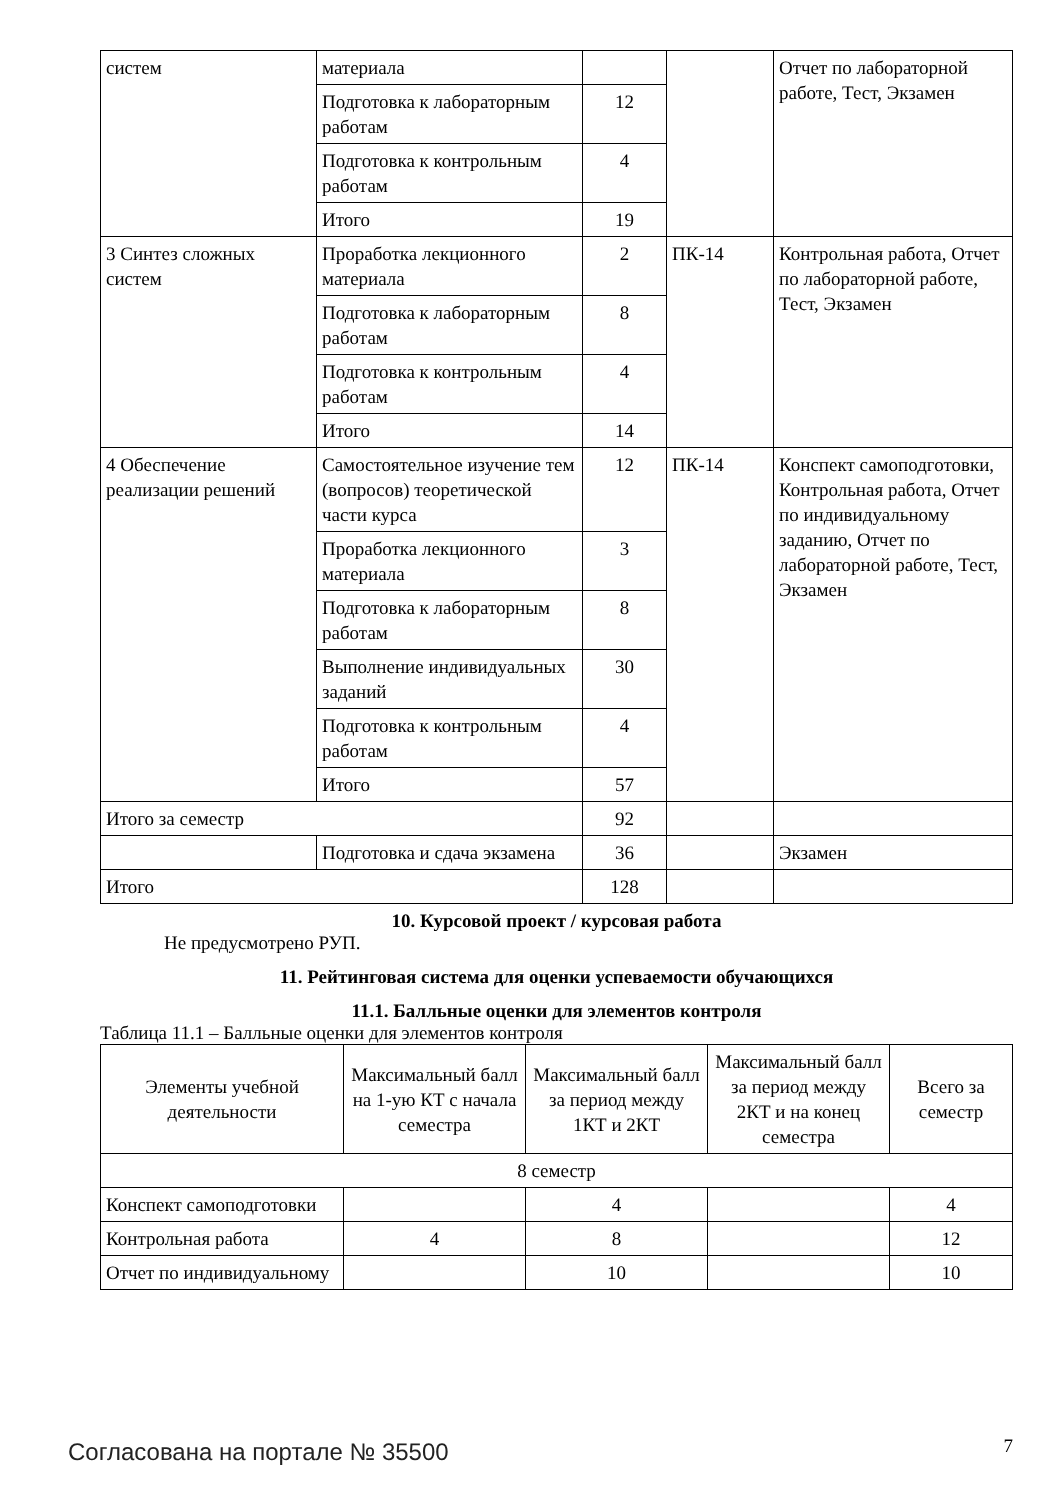| систем | материала | | | Отчет по лабораторной работе, Тест, Экзамен |
| | Подготовка к лабораторным работам | 12 | | |
| | Подготовка к контрольным работам | 4 | | |
| | Итого | 19 | | |
| 3 Синтез сложных систем | Проработка лекционного материала | 2 | ПК-14 | Контрольная работа, Отчет по лабораторной работе, Тест, Экзамен |
| | Подготовка к лабораторным работам | 8 | | |
| | Подготовка к контрольным работам | 4 | | |
| | Итого | 14 | | |
| 4 Обеспечение реализации решений | Самостоятельное изучение тем (вопросов) теоретической части курса | 12 | ПК-14 | Конспект самоподготовки, Контрольная работа, Отчет по индивидуальному заданию, Отчет по лабораторной работе, Тест, Экзамен |
| | Проработка лекционного материала | 3 | | |
| | Подготовка к лабораторным работам | 8 | | |
| | Выполнение индивидуальных заданий | 30 | | |
| | Подготовка к контрольным работам | 4 | | |
| | Итого | 57 | | |
| Итого за семестр | | 92 | | |
| | Подготовка и сдача экзамена | 36 | | Экзамен |
| Итого | | 128 | | |
10. Курсовой проект / курсовая работа
Не предусмотрено РУП.
11. Рейтинговая система для оценки успеваемости обучающихся
11.1. Балльные оценки для элементов контроля
Таблица 11.1 – Балльные оценки для элементов контроля
| Элементы учебной деятельности | Максимальный балл на 1-ую КТ с начала семестра | Максимальный балл за период между 1КТ и 2КТ | Максимальный балл за период между 2КТ и на конец семестра | Всего за семестр |
| --- | --- | --- | --- | --- |
| 8 семестр | | | | |
| Конспект самоподготовки | | 4 | | 4 |
| Контрольная работа | 4 | 8 | | 12 |
| Отчет по индивидуальному | | 10 | | 10 |
Согласована на портале № 35500 7